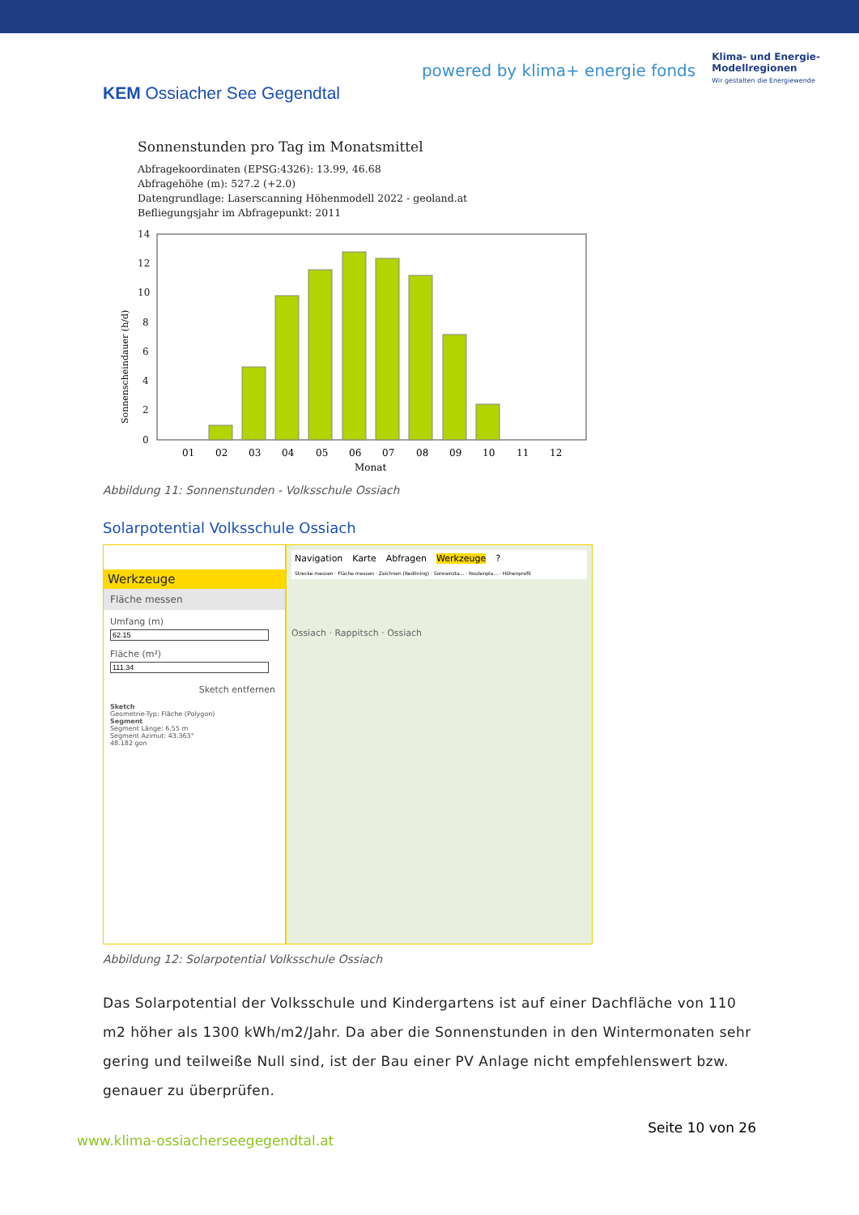KEM Ossiacher See Gegendtal
powered by klima+ energie fonds
Klima- und Energie-
Modellregionen
Wir gestalten die Energiewende
Sonnenstunden pro Tag im Monatsmittel
Abfragekoordinaten (EPSG:4326): 13.99, 46.68
Abfragehöhe (m): 527.2 (+2.0)
Datengrundlage: Laserscanning Höhenmodell 2022 - geoland.at
Befliegungsjahr im Abfragepunkt: 2011
Sonnenscheindauer (h/d)
14
12
10
8
6
4
2
0
01
02
03
04
05
06
07
08
09
10
11
12
Monat
Abbildung 11: Sonnenstunden - Volksschule Ossiach
Solarpotential Volksschule Ossiach
Werkzeuge
Fläche messen
Umfang (m)
Fläche (m²)
Sketch entfernen
Sketch
Geometrie-Typ: Fläche (Polygon)
Segment
Segment Länge: 6.55 m
Segment Azimut: 43.363°
48.182 gon
Navigation Karte Abfragen Werkzeuge?
Strecke messen · Fläche messen · Zeichnen (Redlining) · Sonnensta... · Routenpla... · Höhenprofil
Ossiach · Rappitsch · Ossiach
Abbildung 12: Solarpotential Volksschule Ossiach
Das Solarpotential der Volksschule und Kindergartens ist auf einer Dachfläche von 110 m2 höher als 1300 kWh/m2/Jahr. Da aber die Sonnenstunden in den Wintermonaten sehr gering und teilweiße Null sind, ist der Bau einer PV Anlage nicht empfehlenswert bzw. genauer zu überprüfen.
www.klima-ossiacherseegegendtal.at
Seite 10 von 26